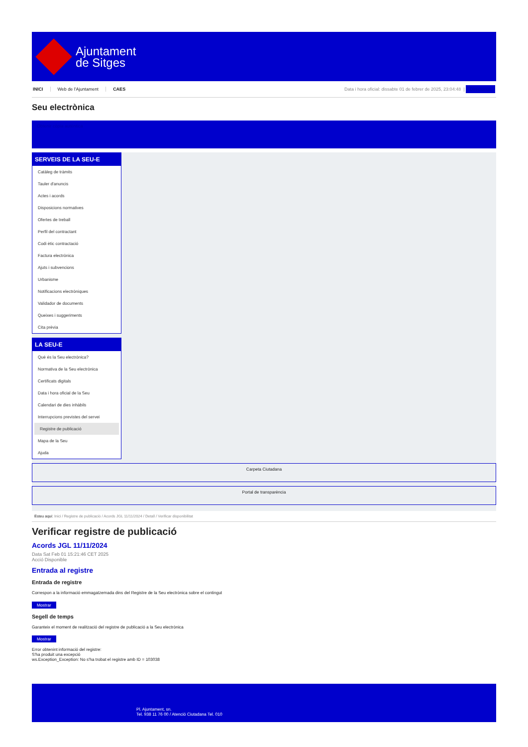Ajuntament
de Sitges
INICI Web de l'Ajuntament CAES
Data i hora oficial: dissabte 01 de febrer de 2025, 23:04:48 |
Directorios
Seu electrònica
Obtenir còpia autèntica
SERVEIS DE LA SEU-E
Catàleg de tràmits
Tauler d'anuncis
Actes i acords
Disposicions normatives
Ofertes de treball
Perfil del contractant
Codi ètic contractació
Factura electrònica
Ajuts i subvencions
Urbanisme
Notificacions electròniques
Validador de documents
Queixes i suggeriments
Cita prèvia
LA SEU-E
Què és la Seu electrònica?
Normativa de la Seu electrònica
Certificats digitals
Data i hora oficial de la Seu
Calendari de dies inhàbils
Interrupcions previstes del servei
Registre de publicació
Mapa de la Seu
Ajuda
Carpeta Ciutadana
Portal de transparència
Esteu aquí: Inici / Registre de publicació / Acords JGL 11/11/2024 / Detall / Verificar disponibilitat
Verificar registre de publicació
Acords JGL 11/11/2024
Data Sat Feb 01 15:21:46 CET 2025
Acció Disponible
Entrada al registre
Entrada de registre
Correspon a la informació emmagatzemada dins del Registre de la Seu electrònica sobre el contingut
Mostrar
Segell de temps
Garanteix el moment de realització del registre de publicació a la Seu electrònica
Mostrar
Error obtenint informació del registre:
S'ha produit una excepció
ws.Exception_Exception: No s'ha trobat el registre amb ID = 103038
Pl. Ajuntament, sn.
Tel. 938 11 76 00 / Atenció Ciutadana Tel. 010